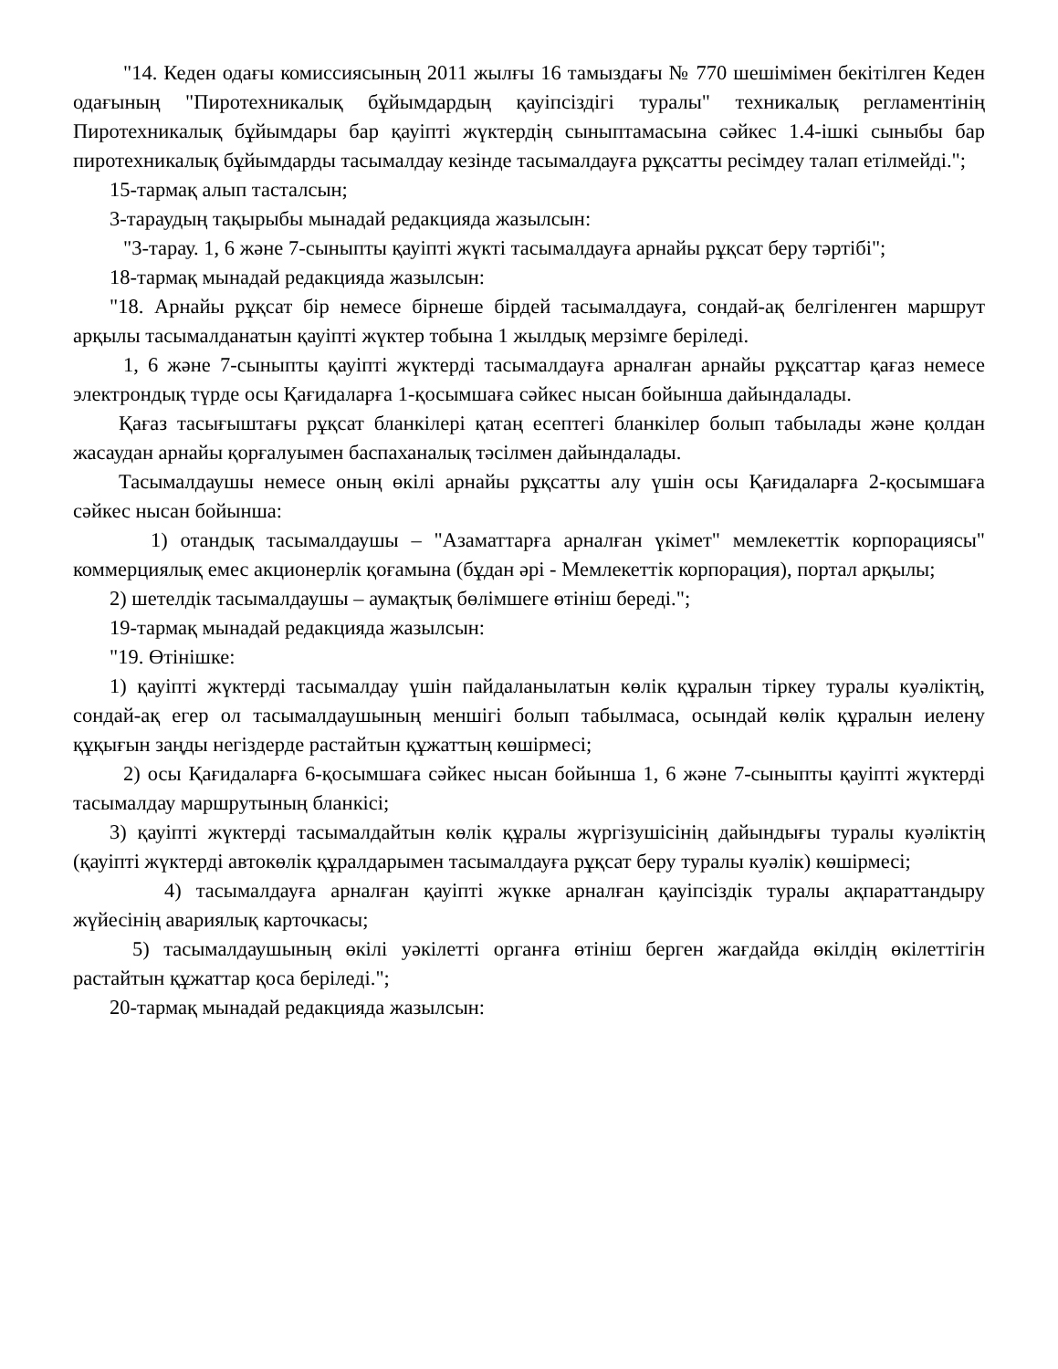"14. Кеден одағы комиссиясының 2011 жылғы 16 тамыздағы № 770 шешімімен бекітілген Кеден одағының "Пиротехникалық бұйымдардың қауіпсіздігі туралы" техникалық регламентінің Пиротехникалық бұйымдары бар қауіпті жүктердің сыныптамасына сәйкес 1.4-ішкі сыныбы бар пиротехникалық бұйымдарды тасымалдау кезінде тасымалдауға рұқсатты ресімдеу талап етілмейді.";
15-тармақ алып тасталсын;
3-тараудың тақырыбы мынадай редакцияда жазылсын:
"3-тарау. 1, 6 және 7-сыныпты қауіпті жүкті тасымалдауға арнайы рұқсат беру тәртібі";
18-тармақ мынадай редакцияда жазылсын:
"18. Арнайы рұқсат бір немесе бірнеше бірдей тасымалдауға, сондай-ақ белгіленген маршрут арқылы тасымалданатын қауіпті жүктер тобына 1 жылдық мерзімге беріледі.
1, 6 және 7-сыныпты қауіпті жүктерді тасымалдауға арналған арнайы рұқсаттар қағаз немесе электрондық түрде осы Қағидаларға 1-қосымшаға сәйкес нысан бойынша дайындалады.
Қағаз тасығыштағы рұқсат бланкілері қатаң есептегі бланкілер болып табылады және қолдан жасаудан арнайы қорғалуымен баспаханалық тәсілмен дайындалады.
Тасымалдаушы немесе оның өкілі арнайы рұқсатты алу үшін осы Қағидаларға 2-қосымшаға сәйкес нысан бойынша:
1) отандық тасымалдаушы – "Азаматтарға арналған үкімет" мемлекеттік корпорациясы" коммерциялық емес акционерлік қоғамына (бұдан әрі - Мемлекеттік корпорация), портал арқылы;
2) шетелдік тасымалдаушы – аумақтық бөлімшеге өтініш береді.";
19-тармақ мынадай редакцияда жазылсын:
"19. Өтінішке:
1) қауіпті жүктерді тасымалдау үшін пайдаланылатын көлік құралын тіркеу туралы куәліктің, сондай-ақ егер ол тасымалдаушының меншігі болып табылмаса, осындай көлік құралын иелену құқығын заңды негіздерде растайтын құжаттың көшірмесі;
2) осы Қағидаларға 6-қосымшаға сәйкес нысан бойынша 1, 6 және 7-сыныпты қауіпті жүктерді тасымалдау маршрутының бланкісі;
3) қауіпті жүктерді тасымалдайтын көлік құралы жүргізушісінің дайындығы туралы куәліктің (қауіпті жүктерді автокөлік құралдарымен тасымалдауға рұқсат беру туралы куәлік) көшірмесі;
4) тасымалдауға арналған қауіпті жүкке арналған қауіпсіздік туралы ақпараттандыру жүйесінің авариялық карточкасы;
5) тасымалдаушының өкілі уәкілетті органға өтініш берген жағдайда өкілдің өкілеттігін растайтын құжаттар қоса беріледі.";
20-тармақ мынадай редакцияда жазылсын: